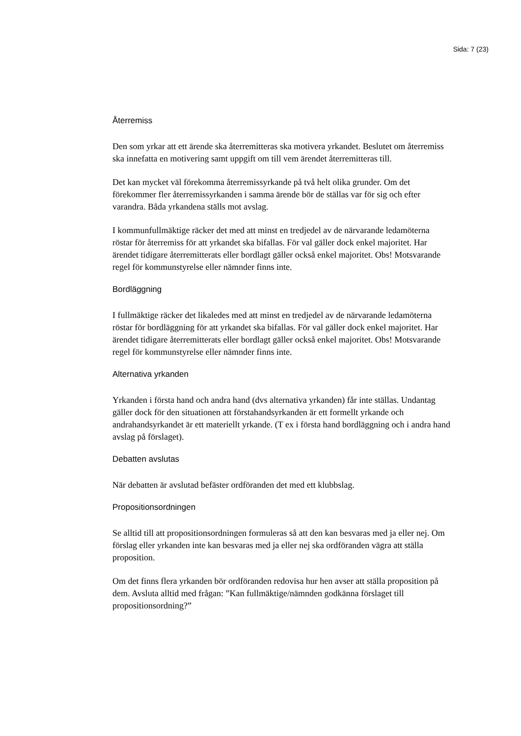Sida: 7 (23)
Återremiss
Den som yrkar att ett ärende ska återremitteras ska motivera yrkandet. Beslutet om återremiss ska innefatta en motivering samt uppgift om till vem ärendet återremitteras till.
Det kan mycket väl förekomma återremissyrkande på två helt olika grunder. Om det förekommer fler återremissyrkanden i samma ärende bör de ställas var för sig och efter varandra. Båda yrkandena ställs mot avslag.
I kommunfullmäktige räcker det med att minst en tredjedel av de närvarande ledamöterna röstar för återremiss för att yrkandet ska bifallas. För val gäller dock enkel majoritet. Har ärendet tidigare återremitterats eller bordlagt gäller också enkel majoritet. Obs! Motsvarande regel för kommunstyrelse eller nämnder finns inte.
Bordläggning
I fullmäktige räcker det likaledes med att minst en tredjedel av de närvarande ledamöterna röstar för bordläggning för att yrkandet ska bifallas. För val gäller dock enkel majoritet. Har ärendet tidigare återremitterats eller bordlagt gäller också enkel majoritet. Obs! Motsvarande regel för kommunstyrelse eller nämnder finns inte.
Alternativa yrkanden
Yrkanden i första hand och andra hand (dvs alternativa yrkanden) får inte ställas. Undantag gäller dock för den situationen att förstahandsyrkanden är ett formellt yrkande och andrahandsyrkandet är ett materiellt yrkande. (T ex i första hand bordläggning och i andra hand avslag på förslaget).
Debatten avslutas
När debatten är avslutad befäster ordföranden det med ett klubbslag.
Propositionsordningen
Se alltid till att propositionsordningen formuleras så att den kan besvaras med ja eller nej. Om förslag eller yrkanden inte kan besvaras med ja eller nej ska ordföranden vägra att ställa proposition.
Om det finns flera yrkanden bör ordföranden redovisa hur hen avser att ställa proposition på dem. Avsluta alltid med frågan: ”Kan fullmäktige/nämnden godkänna förslaget till propositionsordning?”